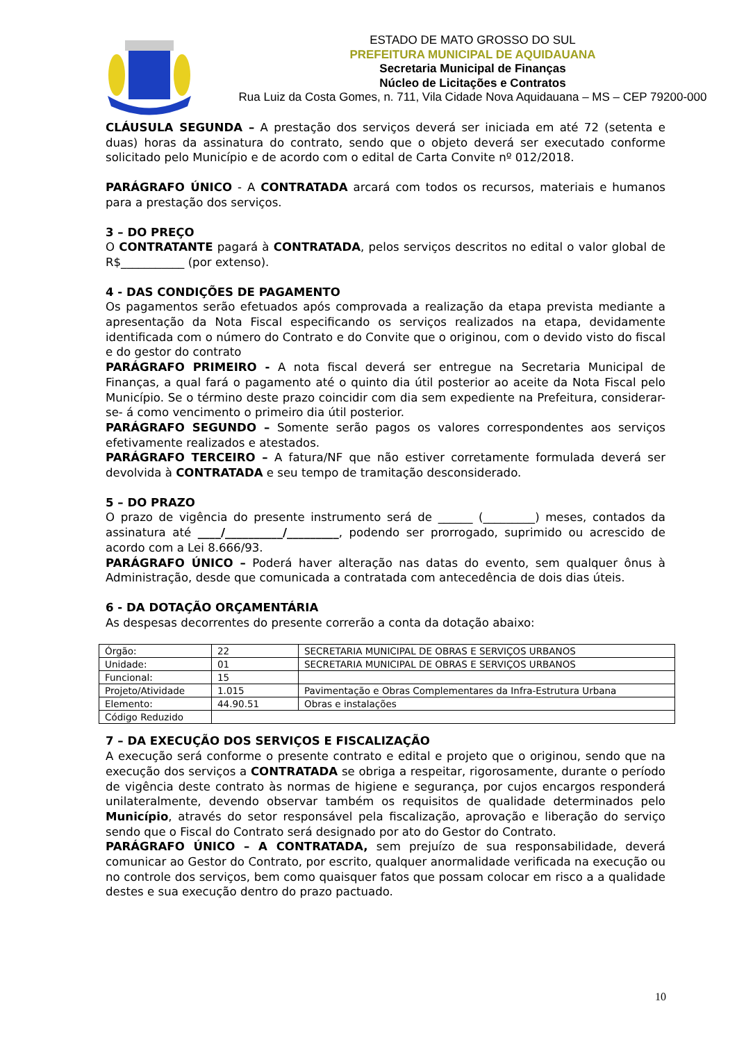ESTADO DE MATO GROSSO DO SUL
PREFEITURA MUNICIPAL DE AQUIDAUANA
Secretaria Municipal de Finanças
Núcleo de Licitações e Contratos
Rua Luiz da Costa Gomes, n. 711, Vila Cidade Nova Aquidauana – MS – CEP 79200-000
CLÁUSULA SEGUNDA – A prestação dos serviços deverá ser iniciada em até 72 (setenta e duas) horas da assinatura do contrato, sendo que o objeto deverá ser executado conforme solicitado pelo Município e de acordo com o edital de Carta Convite nº 012/2018.
PARÁGRAFO ÚNICO - A CONTRATADA arcará com todos os recursos, materiais e humanos para a prestação dos serviços.
3 – DO PREÇO
O CONTRATANTE pagará à CONTRATADA, pelos serviços descritos no edital o valor global de R$___________ (por extenso).
4 - DAS CONDIÇÕES DE PAGAMENTO
Os pagamentos serão efetuados após comprovada a realização da etapa prevista mediante a apresentação da Nota Fiscal especificando os serviços realizados na etapa, devidamente identificada com o número do Contrato e do Convite que o originou, com o devido visto do fiscal e do gestor do contrato
PARÁGRAFO PRIMEIRO - A nota fiscal deverá ser entregue na Secretaria Municipal de Finanças, a qual fará o pagamento até o quinto dia útil posterior ao aceite da Nota Fiscal pelo Município. Se o término deste prazo coincidir com dia sem expediente na Prefeitura, considerar- se- á como vencimento o primeiro dia útil posterior.
PARÁGRAFO SEGUNDO – Somente serão pagos os valores correspondentes aos serviços efetivamente realizados e atestados.
PARÁGRAFO TERCEIRO – A fatura/NF que não estiver corretamente formulada deverá ser devolvida à CONTRATADA e seu tempo de tramitação desconsiderado.
5 – DO PRAZO
O prazo de vigência do presente instrumento será de ______ (_________) meses, contados da assinatura até ____/__________/_________, podendo ser prorrogado, suprimido ou acrescido de acordo com a Lei 8.666/93.
PARÁGRAFO ÚNICO – Poderá haver alteração nas datas do evento, sem qualquer ônus à Administração, desde que comunicada a contratada com antecedência de dois dias úteis.
6 - DA DOTAÇÃO ORÇAMENTÁRIA
As despesas decorrentes do presente correrão a conta da dotação abaixo:
| Órgão: | 22 | SECRETARIA MUNICIPAL DE OBRAS E SERVIÇOS URBANOS |
| Unidade: | 01 | SECRETARIA MUNICIPAL DE OBRAS E SERVIÇOS URBANOS |
| Funcional: | 15 | |
| Projeto/Atividade | 1.015 | Pavimentação e Obras Complementares da Infra-Estrutura Urbana |
| Elemento: | 44.90.51 | Obras e instalações |
| Código Reduzido | | |
7 – DA EXECUÇÃO DOS SERVIÇOS E FISCALIZAÇÃO
A execução será conforme o presente contrato e edital e projeto que o originou, sendo que na execução dos serviços a CONTRATADA se obriga a respeitar, rigorosamente, durante o período de vigência deste contrato às normas de higiene e segurança, por cujos encargos responderá unilateralmente, devendo observar também os requisitos de qualidade determinados pelo Município, através do setor responsável pela fiscalização, aprovação e liberação do serviço sendo que o Fiscal do Contrato será designado por ato do Gestor do Contrato.
PARÁGRAFO ÚNICO – A CONTRATADA, sem prejuízo de sua responsabilidade, deverá comunicar ao Gestor do Contrato, por escrito, qualquer anormalidade verificada na execução ou no controle dos serviços, bem como quaisquer fatos que possam colocar em risco a a qualidade destes e sua execução dentro do prazo pactuado.
10